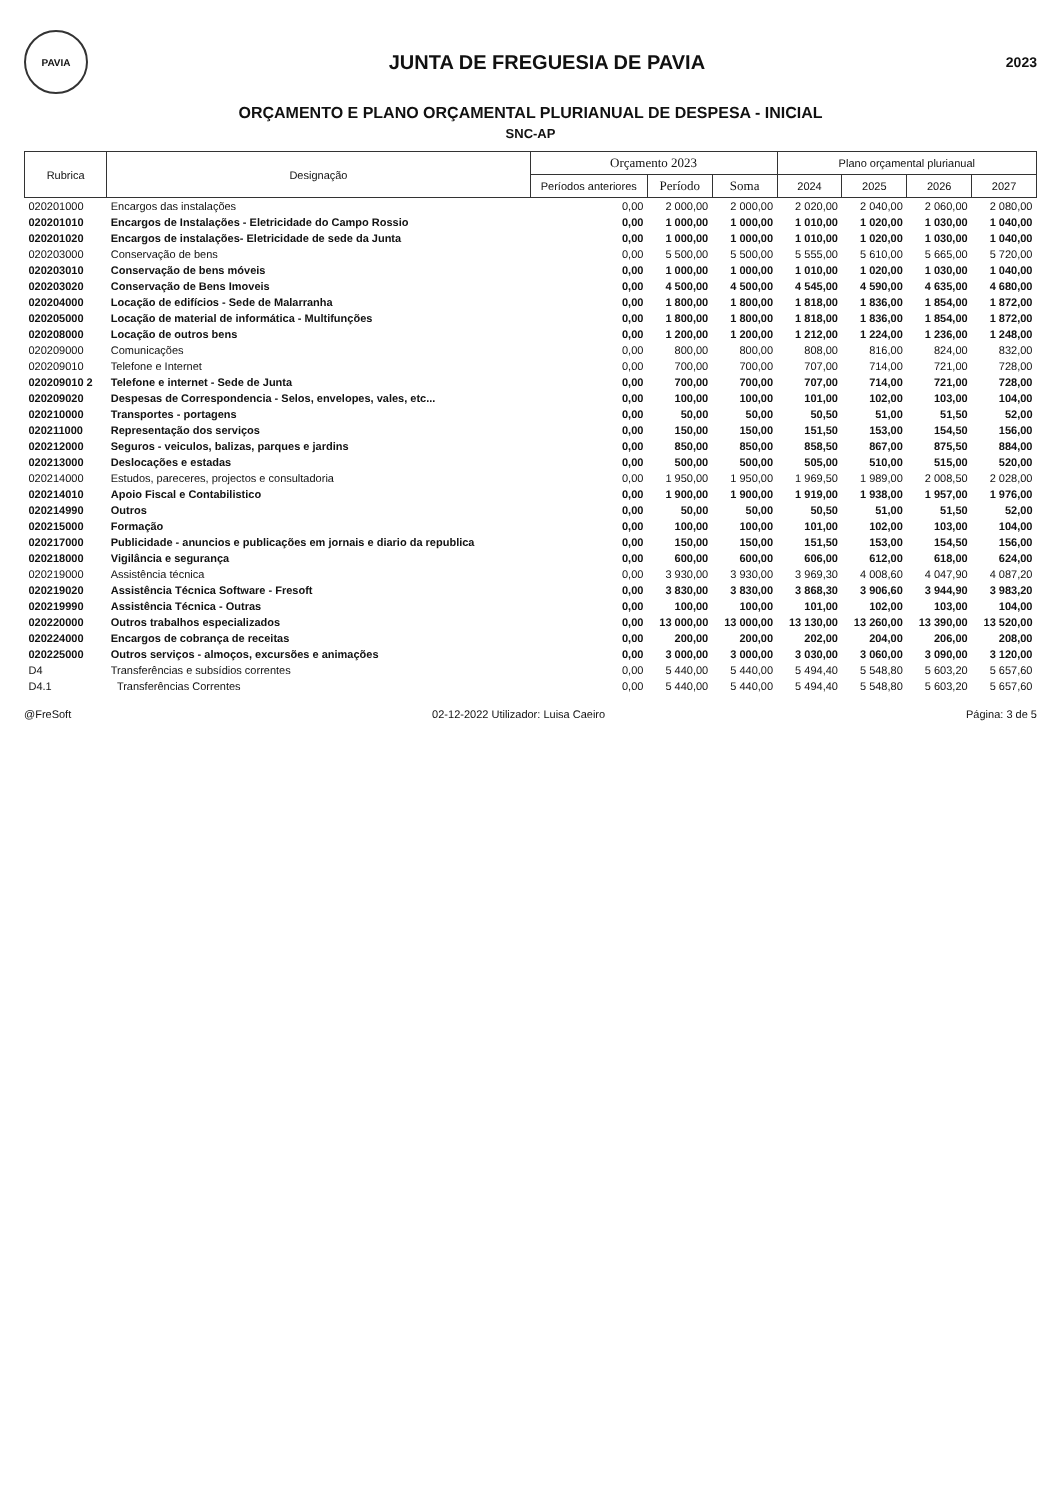PAVIA
JUNTA DE FREGUESIA DE PAVIA
2023
ORÇAMENTO E PLANO ORÇAMENTAL PLURIANUAL DE DESPESA - INICIAL
SNC-AP
| Rubrica | Designação | Orçamento 2023 | | | Plano orçamental plurianual | | | |
| --- | --- | --- | --- | --- | --- | --- | --- | --- |
| | | Períodos anteriores | Período | Soma | 2024 | 2025 | 2026 | 2027 |
| 020201000 | Encargos das instalações | 0,00 | 2 000,00 | 2 000,00 | 2 020,00 | 2 040,00 | 2 060,00 | 2 080,00 |
| 020201010 | Encargos de Instalações - Eletricidade do Campo Rossio | 0,00 | 1 000,00 | 1 000,00 | 1 010,00 | 1 020,00 | 1 030,00 | 1 040,00 |
| 020201020 | Encargos de instalações- Eletricidade de sede da Junta | 0,00 | 1 000,00 | 1 000,00 | 1 010,00 | 1 020,00 | 1 030,00 | 1 040,00 |
| 020203000 | Conservação de bens | 0,00 | 5 500,00 | 5 500,00 | 5 555,00 | 5 610,00 | 5 665,00 | 5 720,00 |
| 020203010 | Conservação de bens móveis | 0,00 | 1 000,00 | 1 000,00 | 1 010,00 | 1 020,00 | 1 030,00 | 1 040,00 |
| 020203020 | Conservação de Bens Imoveis | 0,00 | 4 500,00 | 4 500,00 | 4 545,00 | 4 590,00 | 4 635,00 | 4 680,00 |
| 020204000 | Locação de edifícios - Sede de Malarranha | 0,00 | 1 800,00 | 1 800,00 | 1 818,00 | 1 836,00 | 1 854,00 | 1 872,00 |
| 020205000 | Locação de material de informática - Multifunções | 0,00 | 1 800,00 | 1 800,00 | 1 818,00 | 1 836,00 | 1 854,00 | 1 872,00 |
| 020208000 | Locação de outros bens | 0,00 | 1 200,00 | 1 200,00 | 1 212,00 | 1 224,00 | 1 236,00 | 1 248,00 |
| 020209000 | Comunicações | 0,00 | 800,00 | 800,00 | 808,00 | 816,00 | 824,00 | 832,00 |
| 020209010 | Telefone e Internet | 0,00 | 700,00 | 700,00 | 707,00 | 714,00 | 721,00 | 728,00 |
| 020209010 2 | Telefone e internet - Sede de Junta | 0,00 | 700,00 | 700,00 | 707,00 | 714,00 | 721,00 | 728,00 |
| 020209020 | Despesas de Correspondencia - Selos, envelopes, vales, etc... | 0,00 | 100,00 | 100,00 | 101,00 | 102,00 | 103,00 | 104,00 |
| 020210000 | Transportes - portagens | 0,00 | 50,00 | 50,00 | 50,50 | 51,00 | 51,50 | 52,00 |
| 020211000 | Representação dos serviços | 0,00 | 150,00 | 150,00 | 151,50 | 153,00 | 154,50 | 156,00 |
| 020212000 | Seguros - veiculos, balizas, parques e jardins | 0,00 | 850,00 | 850,00 | 858,50 | 867,00 | 875,50 | 884,00 |
| 020213000 | Deslocações e estadas | 0,00 | 500,00 | 500,00 | 505,00 | 510,00 | 515,00 | 520,00 |
| 020214000 | Estudos, pareceres, projectos e consultadoria | 0,00 | 1 950,00 | 1 950,00 | 1 969,50 | 1 989,00 | 2 008,50 | 2 028,00 |
| 020214010 | Apoio Fiscal e Contabilistico | 0,00 | 1 900,00 | 1 900,00 | 1 919,00 | 1 938,00 | 1 957,00 | 1 976,00 |
| 020214990 | Outros | 0,00 | 50,00 | 50,00 | 50,50 | 51,00 | 51,50 | 52,00 |
| 020215000 | Formação | 0,00 | 100,00 | 100,00 | 101,00 | 102,00 | 103,00 | 104,00 |
| 020217000 | Publicidade - anuncios e publicações em jornais e diario da republica | 0,00 | 150,00 | 150,00 | 151,50 | 153,00 | 154,50 | 156,00 |
| 020218000 | Vigilância e segurança | 0,00 | 600,00 | 600,00 | 606,00 | 612,00 | 618,00 | 624,00 |
| 020219000 | Assistência técnica | 0,00 | 3 930,00 | 3 930,00 | 3 969,30 | 4 008,60 | 4 047,90 | 4 087,20 |
| 020219020 | Assistência Técnica Software - Fresoft | 0,00 | 3 830,00 | 3 830,00 | 3 868,30 | 3 906,60 | 3 944,90 | 3 983,20 |
| 020219990 | Assistência Técnica - Outras | 0,00 | 100,00 | 100,00 | 101,00 | 102,00 | 103,00 | 104,00 |
| 020220000 | Outros trabalhos especializados | 0,00 | 13 000,00 | 13 000,00 | 13 130,00 | 13 260,00 | 13 390,00 | 13 520,00 |
| 020224000 | Encargos de cobrança de receitas | 0,00 | 200,00 | 200,00 | 202,00 | 204,00 | 206,00 | 208,00 |
| 020225000 | Outros serviços - almoços, excursões e animações | 0,00 | 3 000,00 | 3 000,00 | 3 030,00 | 3 060,00 | 3 090,00 | 3 120,00 |
| D4 | Transferências e subsídios correntes | 0,00 | 5 440,00 | 5 440,00 | 5 494,40 | 5 548,80 | 5 603,20 | 5 657,60 |
| D4.1 | Transferências Correntes | 0,00 | 5 440,00 | 5 440,00 | 5 494,40 | 5 548,80 | 5 603,20 | 5 657,60 |
@FreSoft 02-12-2022 Utilizador: Luisa Caeiro Página: 3 de 5